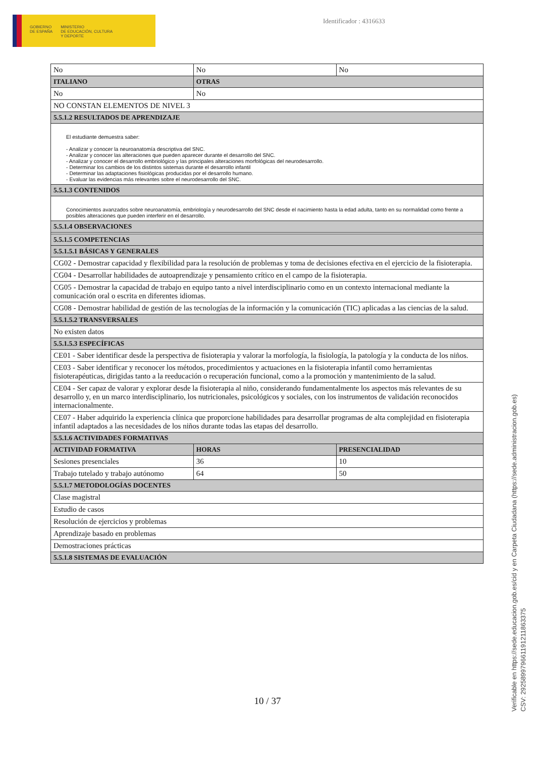GOBIERNO
DE ESPAÑA
MINISTERIO
DE EDUCACIÓN, CULTURA
Y DEPORTE
Identificador : 4316633
| No | No | No |
| ITALIANO | OTRAS | |
| No | No | |
| NO CONSTAN ELEMENTOS DE NIVEL 3 | | |
| 5.5.1.2 RESULTADOS DE APRENDIZAJE | | |
| El estudiante demuestra saber: - Analizar y conocer la neuroanatomía descriptiva del SNC. - Analizar y conocer las alteraciones que pueden aparecer durante el desarrollo del SNC. - Analizar y conocer el desarrollo embriológico y las principales alteraciones morfológicas del neurodesarrollo. - Determinar los cambios de los distintos sistemas durante el desarrollo infantil - Determinar las adaptaciones fisiológicas producidas por el desarrollo humano. - Evaluar las evidencias más relevantes sobre el neurodesarrollo del SNC. | | |
| 5.5.1.3 CONTENIDOS | | |
| Conocimientos avanzados sobre neuroanatomía, embriología y neurodesarrollo del SNC desde el nacimiento hasta la edad adulta, tanto en su normalidad como frente a posibles alteraciones que pueden interferir en el desarrollo. | | |
| 5.5.1.4 OBSERVACIONES | | |
| 5.5.1.5 COMPETENCIAS | | |
| 5.5.1.5.1 BÁSICAS Y GENERALES | | |
| CG02 - Demostrar capacidad y flexibilidad para la resolución de problemas y toma de decisiones efectiva en el ejercicio de la fisioterapia. | | |
| CG04 - Desarrollar habilidades de autoaprendizaje y pensamiento crítico en el campo de la fisioterapia. | | |
| CG05 - Demostrar la capacidad de trabajo en equipo tanto a nivel interdisciplinario como en un contexto internacional mediante la comunicación oral o escrita en diferentes idiomas. | | |
| CG08 - Demostrar habilidad de gestión de las tecnologías de la información y la comunicación (TIC) aplicadas a las ciencias de la salud. | | |
| 5.5.1.5.2 TRANSVERSALES | | |
| No existen datos | | |
| 5.5.1.5.3 ESPECÍFICAS | | |
| CE01 - Saber identificar desde la perspectiva de fisioterapia y valorar la morfología, la fisiología, la patología y la conducta de los niños. | | |
| CE03 - Saber identificar y reconocer los métodos, procedimientos y actuaciones en la fisioterapia infantil como herramientas fisioterapéuticas, dirigidas tanto a la reeducación o recuperación funcional, como a la promoción y mantenimiento de la salud. | | |
| CE04 - Ser capaz de valorar y explorar desde la fisioterapia al niño, considerando fundamentalmente los aspectos más relevantes de su desarrollo y, en un marco interdisciplinario, los nutricionales, psicológicos y sociales, con los instrumentos de validación reconocidos internacionalmente. | | |
| CE07 - Haber adquirido la experiencia clínica que proporcione habilidades para desarrollar programas de alta complejidad en fisioterapia infantil adaptados a las necesidades de los niños durante todas las etapas del desarrollo. | | |
| 5.5.1.6 ACTIVIDADES FORMATIVAS | | |
| ACTIVIDAD FORMATIVA | HORAS | PRESENCIALIDAD |
| Sesiones presenciales | 36 | 10 |
| Trabajo tutelado y trabajo autónomo | 64 | 50 |
| 5.5.1.7 METODOLOGÍAS DOCENTES | | |
| Clase magistral | | |
| Estudio de casos | | |
| Resolución de ejercicios y problemas | | |
| Aprendizaje basado en problemas | | |
| Demostraciones prácticas | | |
| 5.5.1.8 SISTEMAS DE EVALUACIÓN | | |
10 / 37
Verificable en https://sede.educacion.gob.es/cid y en Carpeta Ciudadana (https://sede.administracion.gob.es)
CSV: 292589979661191211863375